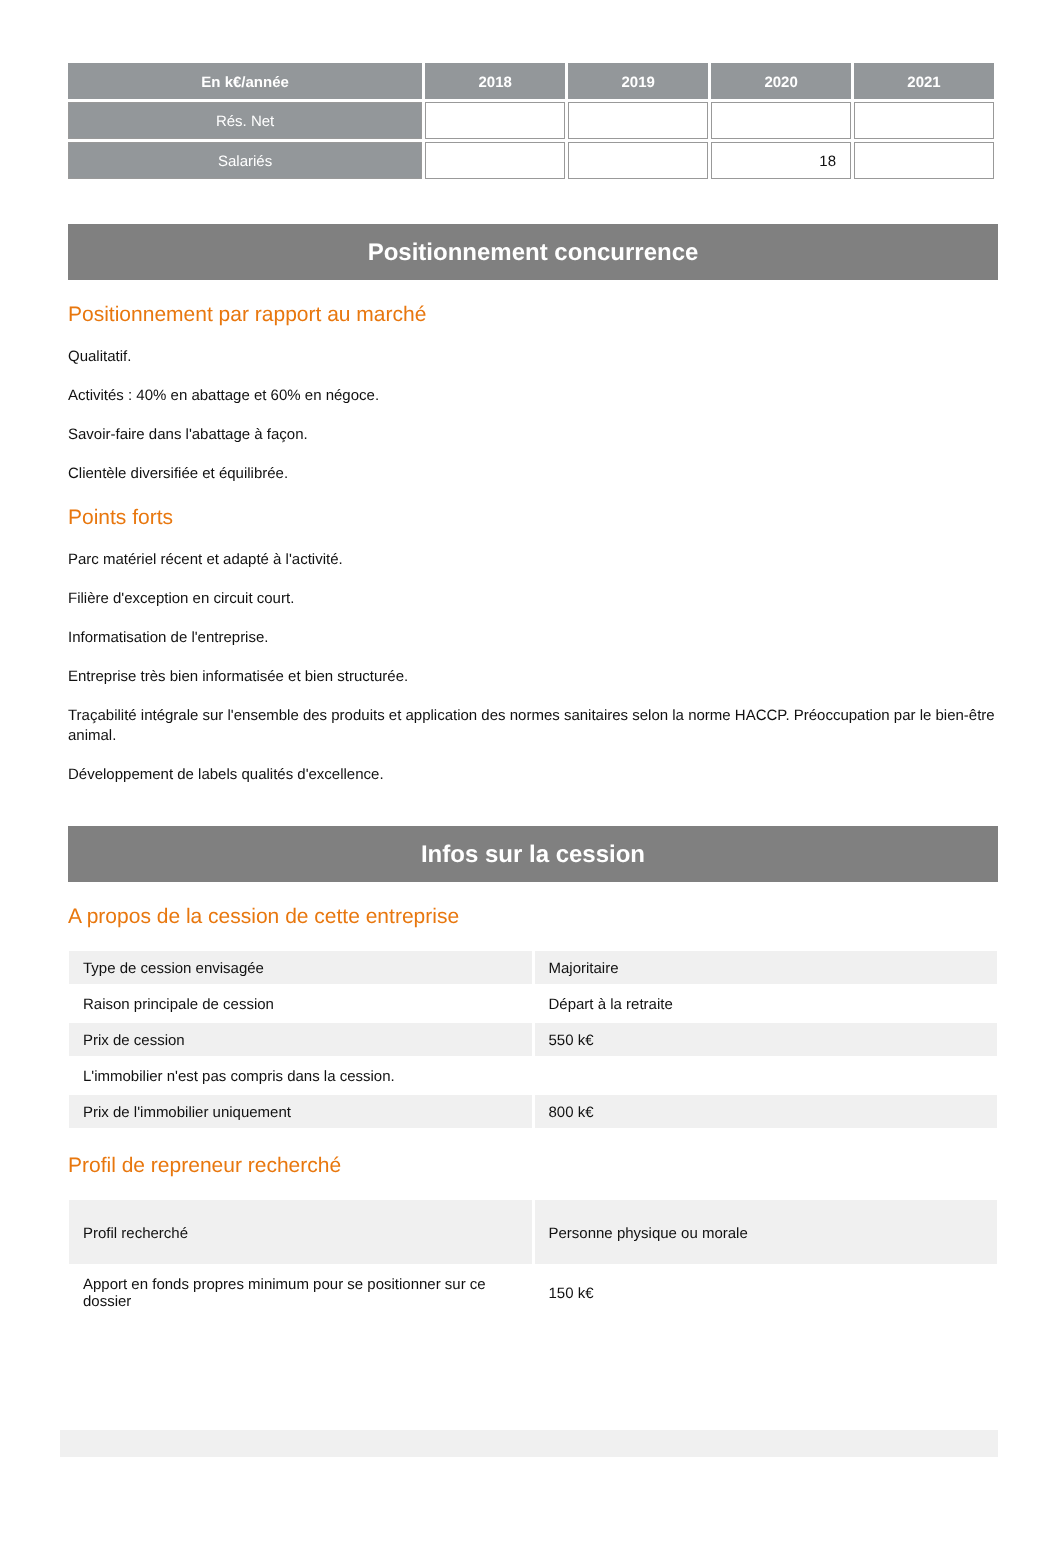| En k€/année | 2018 | 2019 | 2020 | 2021 |
| --- | --- | --- | --- | --- |
| Rés. Net | | | | |
| Salariés | | | 18 | |
Positionnement concurrence
Positionnement par rapport au marché
Qualitatif.
Activités : 40% en abattage et 60% en négoce.
Savoir-faire dans l'abattage à façon.
Clientèle diversifiée et équilibrée.
Points forts
Parc matériel récent et adapté à l'activité.
Filière d'exception en circuit court.
Informatisation de l'entreprise.
Entreprise très bien informatisée et bien structurée.
Traçabilité intégrale sur l'ensemble des produits et application des normes sanitaires selon la norme HACCP. Préoccupation par le bien-être animal.
Développement de labels qualités d'excellence.
Infos sur la cession
A propos de la cession de cette entreprise
| Type de cession envisagée | Majoritaire |
| Raison principale de cession | Départ à la retraite |
| Prix de cession | 550 k€ |
| L'immobilier n'est pas compris dans la cession. | |
| Prix de l'immobilier uniquement | 800 k€ |
Profil de repreneur recherché
| Profil recherché | Personne physique ou morale |
| Apport en fonds propres minimum pour se positionner sur ce dossier | 150 k€ |